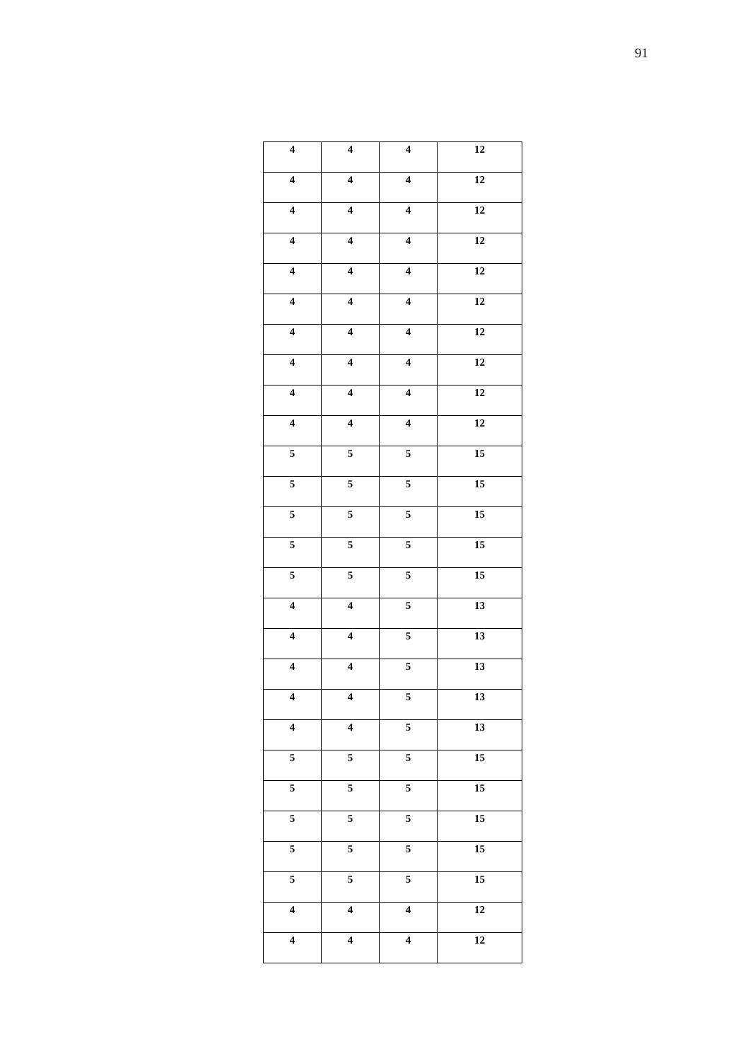91
| 4 | 4 | 4 | 12 |
| 4 | 4 | 4 | 12 |
| 4 | 4 | 4 | 12 |
| 4 | 4 | 4 | 12 |
| 4 | 4 | 4 | 12 |
| 4 | 4 | 4 | 12 |
| 4 | 4 | 4 | 12 |
| 4 | 4 | 4 | 12 |
| 4 | 4 | 4 | 12 |
| 4 | 4 | 4 | 12 |
| 5 | 5 | 5 | 15 |
| 5 | 5 | 5 | 15 |
| 5 | 5 | 5 | 15 |
| 5 | 5 | 5 | 15 |
| 5 | 5 | 5 | 15 |
| 4 | 4 | 5 | 13 |
| 4 | 4 | 5 | 13 |
| 4 | 4 | 5 | 13 |
| 4 | 4 | 5 | 13 |
| 4 | 4 | 5 | 13 |
| 5 | 5 | 5 | 15 |
| 5 | 5 | 5 | 15 |
| 5 | 5 | 5 | 15 |
| 5 | 5 | 5 | 15 |
| 5 | 5 | 5 | 15 |
| 4 | 4 | 4 | 12 |
| 4 | 4 | 4 | 12 |